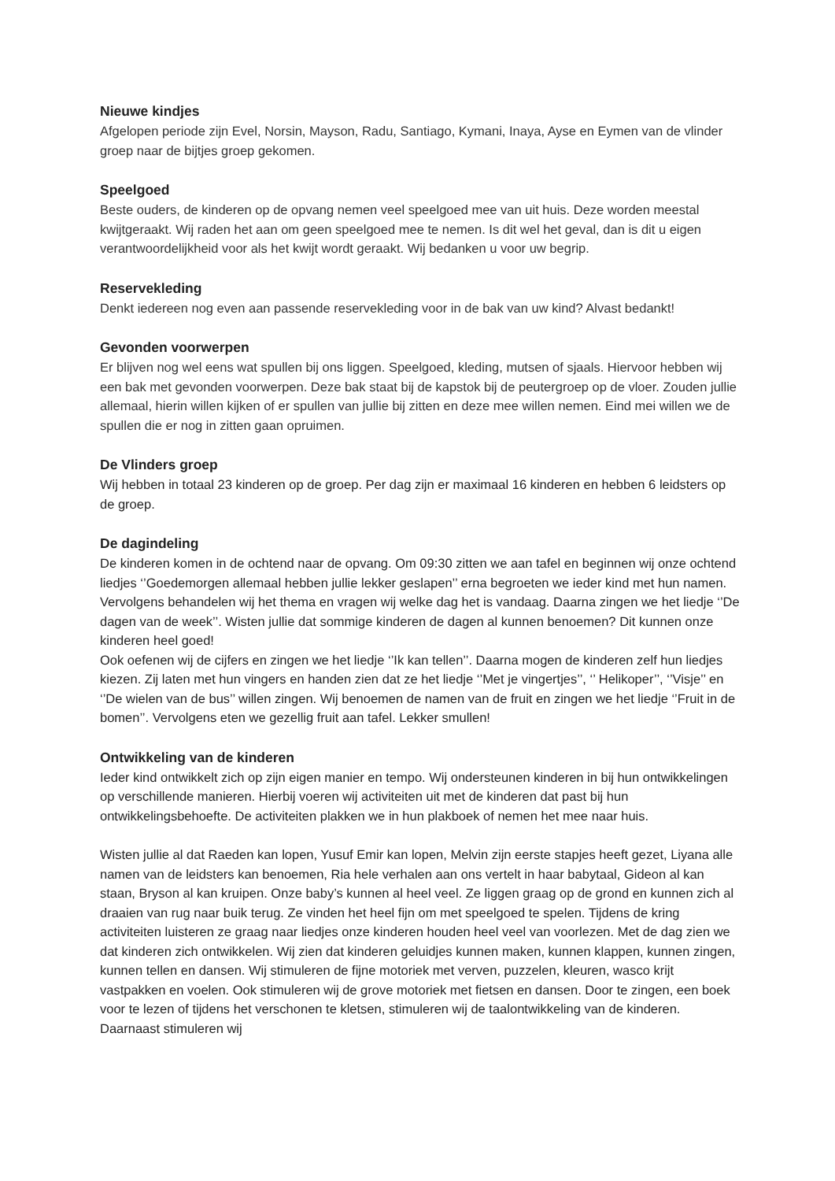Nieuwe kindjes
Afgelopen periode zijn Evel, Norsin, Mayson, Radu, Santiago, Kymani, Inaya, Ayse en Eymen van de vlinder groep naar de bijtjes groep gekomen.
Speelgoed
Beste ouders, de kinderen op de opvang nemen veel speelgoed mee van uit huis. Deze worden meestal kwijtgeraakt. Wij raden het aan om geen speelgoed mee te nemen. Is dit wel het geval, dan is dit u eigen verantwoordelijkheid voor als het kwijt wordt geraakt. Wij bedanken u voor uw begrip.
Reservekleding
Denkt iedereen nog even aan passende reservekleding voor in de bak van uw kind? Alvast bedankt!
Gevonden voorwerpen
Er blijven nog wel eens wat spullen bij ons liggen. Speelgoed, kleding, mutsen of sjaals. Hiervoor hebben wij een bak met gevonden voorwerpen. Deze bak staat bij de kapstok bij de peutergroep op de vloer. Zouden jullie allemaal, hierin willen kijken of er spullen van jullie bij zitten en deze mee willen nemen. Eind mei willen we de spullen die er nog in zitten gaan opruimen.
De Vlinders groep
Wij hebben in totaal 23 kinderen op de groep. Per dag zijn er maximaal 16 kinderen en hebben 6 leidsters op de groep.
De dagindeling
De kinderen komen in de ochtend naar de opvang. Om 09:30 zitten we aan tafel en beginnen wij onze ochtend liedjes ‘’Goedemorgen allemaal hebben jullie lekker geslapen’’ erna begroeten we ieder kind met hun namen. Vervolgens behandelen wij het thema en vragen wij welke dag het is vandaag. Daarna zingen we het liedje ‘’De dagen van de week’’. Wisten jullie dat sommige kinderen de dagen al kunnen benoemen? Dit kunnen onze kinderen heel goed!
Ook oefenen wij de cijfers en zingen we het liedje ‘’Ik kan tellen’’. Daarna mogen de kinderen zelf hun liedjes kiezen. Zij laten met hun vingers en handen zien dat ze het liedje ‘’Met je vingertjes’’, ‘’ Helikoper’’, ‘’Visje’’ en ‘’De wielen van de bus’’ willen zingen. Wij benoemen de namen van de fruit en zingen we het liedje ‘’Fruit in de bomen’’. Vervolgens eten we gezellig fruit aan tafel. Lekker smullen!
Ontwikkeling van de kinderen
Ieder kind ontwikkelt zich op zijn eigen manier en tempo. Wij ondersteunen kinderen in bij hun ontwikkelingen op verschillende manieren. Hierbij voeren wij activiteiten uit met de kinderen dat past bij hun ontwikkelingsbehoefte. De activiteiten plakken we in hun plakboek of nemen het mee naar huis.
Wisten jullie al dat Raeden kan lopen, Yusuf Emir kan lopen, Melvin zijn eerste stapjes heeft gezet, Liyana alle namen van de leidsters kan benoemen, Ria hele verhalen aan ons vertelt in haar babytaal, Gideon al kan staan, Bryson al kan kruipen. Onze baby’s kunnen al heel veel. Ze liggen graag op de grond en kunnen zich al draaien van rug naar buik terug. Ze vinden het heel fijn om met speelgoed te spelen. Tijdens de kring activiteiten luisteren ze graag naar liedjes onze kinderen houden heel veel van voorlezen. Met de dag zien we dat kinderen zich ontwikkelen. Wij zien dat kinderen geluidjes kunnen maken, kunnen klappen, kunnen zingen, kunnen tellen en dansen. Wij stimuleren de fijne motoriek met verven, puzzelen, kleuren, wasco krijt vastpakken en voelen. Ook stimuleren wij de grove motoriek met fietsen en dansen. Door te zingen, een boek voor te lezen of tijdens het verschonen te kletsen, stimuleren wij de taalontwikkeling van de kinderen. Daarnaast stimuleren wij